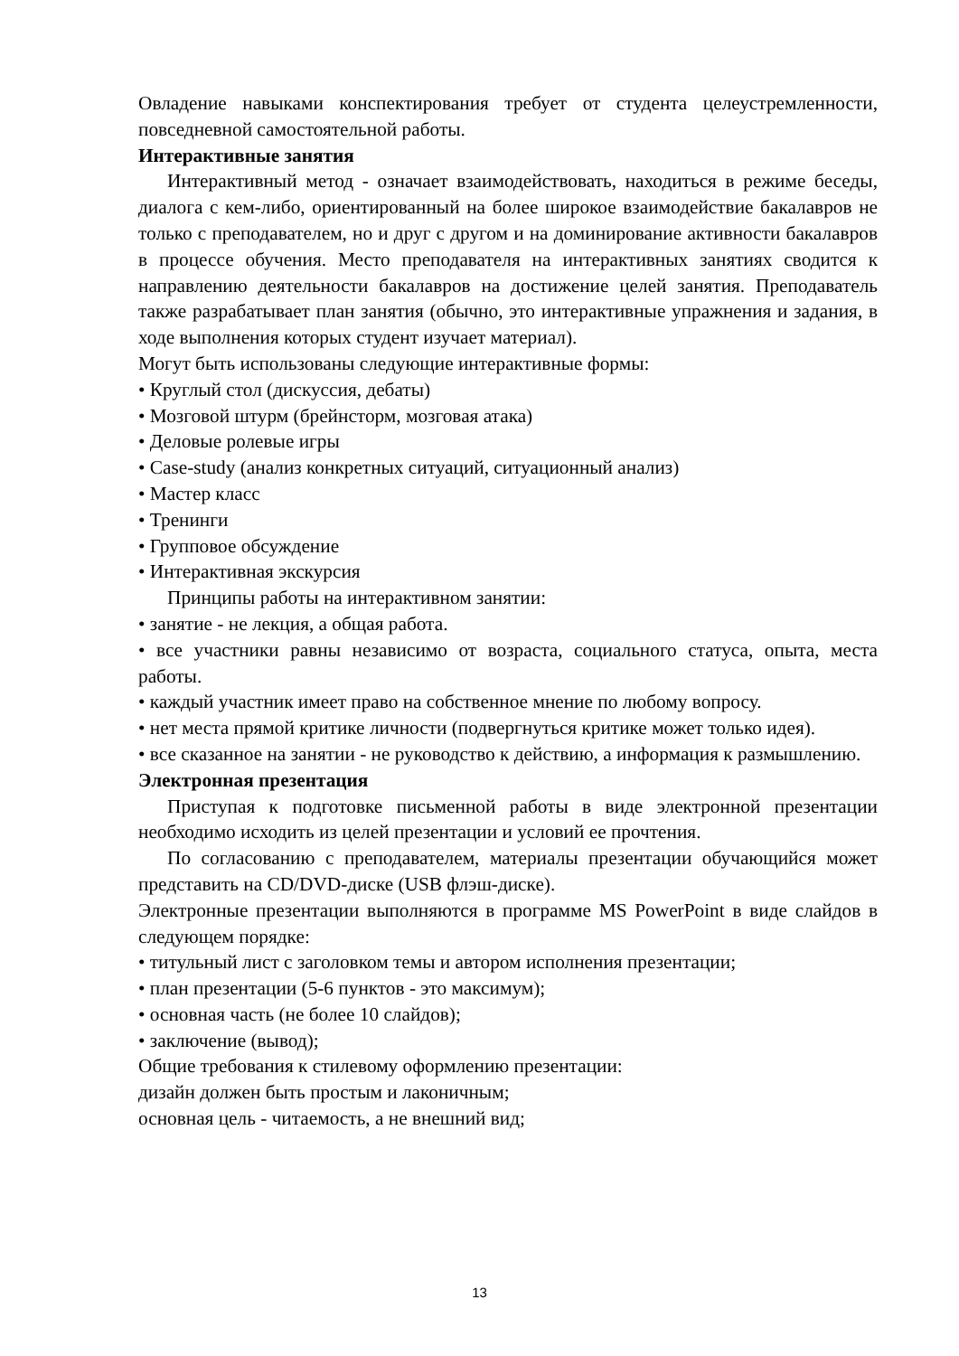Овладение навыками конспектирования требует от студента целеустремленности, повседневной самостоятельной работы.
Интерактивные занятия
Интерактивный метод - означает взаимодействовать, находиться в режиме беседы, диалога с кем-либо, ориентированный на более широкое взаимодействие бакалавров не только с преподавателем, но и друг с другом и на доминирование активности бакалавров в процессе обучения. Место преподавателя на интерактивных занятиях сводится к направлению деятельности бакалавров на достижение целей занятия. Преподаватель также разрабатывает план занятия (обычно, это интерактивные упражнения и задания, в ходе выполнения которых студент изучает материал).
Могут быть использованы следующие интерактивные формы:
• Круглый стол (дискуссия, дебаты)
• Мозговой штурм (брейнсторм, мозговая атака)
• Деловые ролевые игры
• Case-study (анализ конкретных ситуаций, ситуационный анализ)
• Мастер класс
• Тренинги
• Групповое обсуждение
• Интерактивная экскурсия
Принципы работы на интерактивном занятии:
• занятие - не лекция, а общая работа.
• все участники равны независимо от возраста, социального статуса, опыта, места работы.
• каждый участник имеет право на собственное мнение по любому вопросу.
• нет места прямой критике личности (подвергнуться критике может только идея).
• все сказанное на занятии - не руководство к действию, а информация к размышлению.
Электронная презентация
Приступая к подготовке письменной работы в виде электронной презентации необходимо исходить из целей презентации и условий ее прочтения.
По согласованию с преподавателем, материалы презентации обучающийся может представить на CD/DVD-диске (USB флэш-диске).
Электронные презентации выполняются в программе MS PowerPoint в виде слайдов в следующем порядке:
• титульный лист с заголовком темы и автором исполнения презентации;
• план презентации (5-6 пунктов - это максимум);
• основная часть (не более 10 слайдов);
• заключение (вывод);
Общие требования к стилевому оформлению презентации:
дизайн должен быть простым и лаконичным;
основная цель - читаемость, а не внешний вид;
13